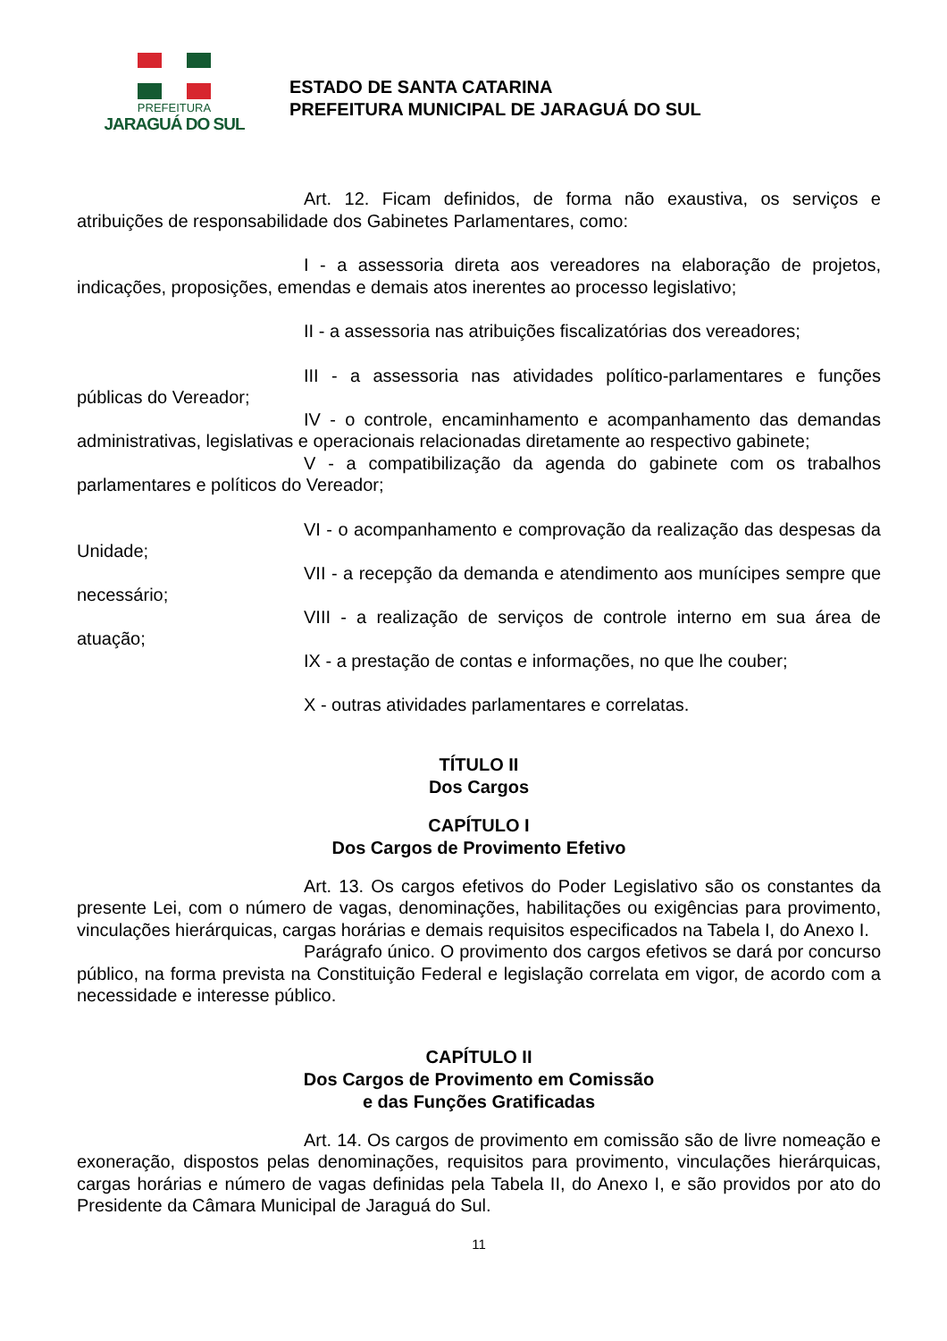PREFEITURA
JARAGUÁ DO SUL
ESTADO DE SANTA CATARINA
PREFEITURA MUNICIPAL DE JARAGUÁ DO SUL
Art. 12. Ficam definidos, de forma não exaustiva, os serviços e atribuições de responsabilidade dos Gabinetes Parlamentares, como:
I - a assessoria direta aos vereadores na elaboração de projetos, indicações, proposições, emendas e demais atos inerentes ao processo legislativo;
II - a assessoria nas atribuições fiscalizatórias dos vereadores;
III - a assessoria nas atividades político-parlamentares e funções públicas do Vereador;
IV - o controle, encaminhamento e acompanhamento das demandas administrativas, legislativas e operacionais relacionadas diretamente ao respectivo gabinete;
V - a compatibilização da agenda do gabinete com os trabalhos parlamentares e políticos do Vereador;
VI - o acompanhamento e comprovação da realização das despesas da Unidade;
VII - a recepção da demanda e atendimento aos munícipes sempre que necessário;
VIII - a realização de serviços de controle interno em sua área de atuação;
IX - a prestação de contas e informações, no que lhe couber;
X - outras atividades parlamentares e correlatas.
TÍTULO II
Dos Cargos
CAPÍTULO I
Dos Cargos de Provimento Efetivo
Art. 13. Os cargos efetivos do Poder Legislativo são os constantes da presente Lei, com o número de vagas, denominações, habilitações ou exigências para provimento, vinculações hierárquicas, cargas horárias e demais requisitos especificados na Tabela I, do Anexo I.
Parágrafo único. O provimento dos cargos efetivos se dará por concurso público, na forma prevista na Constituição Federal e legislação correlata em vigor, de acordo com a necessidade e interesse público.
CAPÍTULO II
Dos Cargos de Provimento em Comissão
e das Funções Gratificadas
Art. 14. Os cargos de provimento em comissão são de livre nomeação e exoneração, dispostos pelas denominações, requisitos para provimento, vinculações hierárquicas, cargas horárias e número de vagas definidas pela Tabela II, do Anexo I, e são providos por ato do Presidente da Câmara Municipal de Jaraguá do Sul.
11